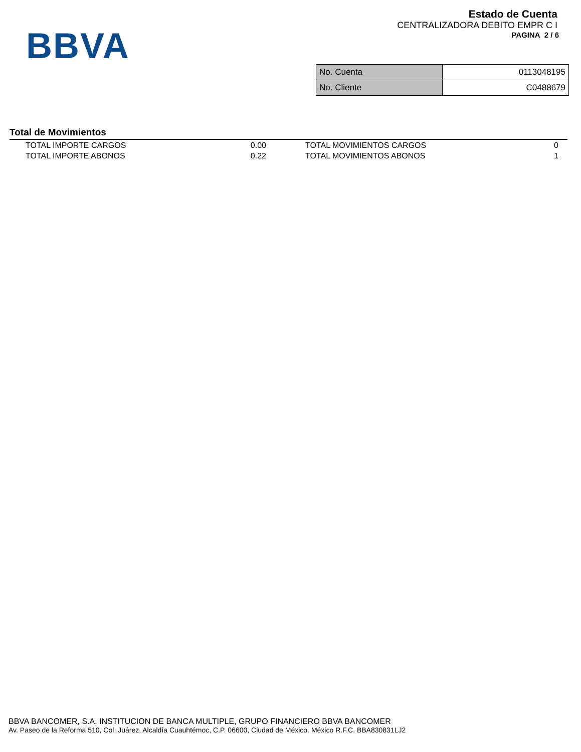BBVA
Estado de Cuenta
CENTRALIZADORA DEBITO EMPR C I
PAGINA 2 / 6
| No. Cuenta | 0113048195 |
| No. Cliente | C0488679 |
Total de Movimientos
| TOTAL IMPORTE CARGOS | 0.00 | TOTAL MOVIMIENTOS CARGOS | 0 |
| TOTAL IMPORTE ABONOS | 0.22 | TOTAL MOVIMIENTOS ABONOS | 1 |
BBVA BANCOMER, S.A. INSTITUCION DE BANCA MULTIPLE, GRUPO FINANCIERO BBVA BANCOMER
Av. Paseo de la Reforma 510, Col. Juárez, Alcaldía Cuauhtémoc, C.P. 06600, Ciudad de México. México R.F.C. BBA830831LJ2